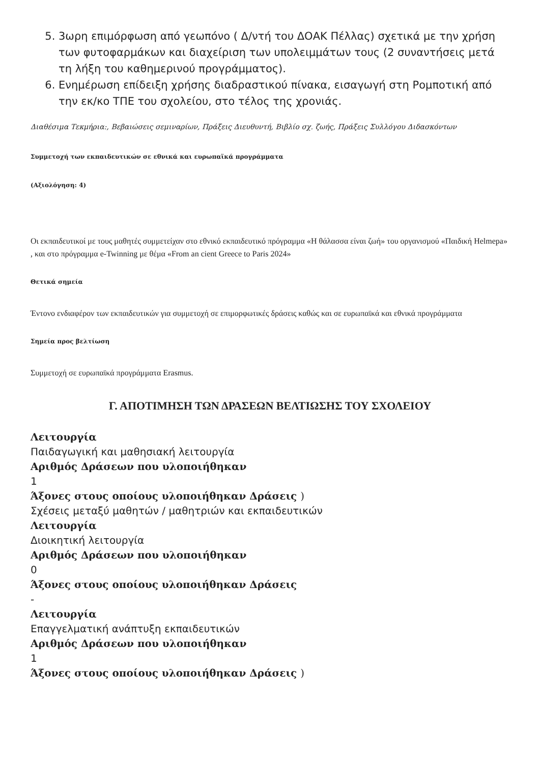5. 3ωρη επιμόρφωση από γεωπόνο ( Δ/ντή του ΔΟΑΚ Πέλλας) σχετικά με την χρήση των φυτοφαρμάκων και διαχείριση των υπολειμμάτων τους (2 συναντήσεις μετά τη λήξη του καθημερινού προγράμματος).
6. Ενημέρωση επίδειξη χρήσης διαδραστικού πίνακα, εισαγωγή στη Ρομποτική από την εκ/κο ΤΠΕ του σχολείου, στο τέλος της χρονιάς.
Διαθέσιμα Τεκμήρια:, Βεβαιώσεις σεμιναρίων, Πράξεις Διευθυντή, Βιβλίο σχ. ζωής, Πράξεις Συλλόγου Διδασκόντων
Συμμετοχή των εκπαιδευτικών σε εθνικά και ευρωπαϊκά προγράμματα
(Αξιολόγηση: 4)
Οι εκπαιδευτικοί με τους μαθητές συμμετείχαν στο εθνικό εκπαιδευτικό πρόγραμμα «Η θάλασσα είναι ζωή» του οργανισμού «Παιδική Helmepa» , και στο πρόγραμμα e-Twinning με θέμα «From an cient Greece to Paris 2024»
Θετικά σημεία
Έντονο ενδιαφέρον των εκπαιδευτικών για συμμετοχή σε επιμορφωτικές δράσεις καθώς και σε ευρωπαϊκά και εθνικά προγράμματα
Σημεία προς βελτίωση
Συμμετοχή σε ευρωπαϊκά προγράμματα Erasmus.
Γ. ΑΠΟΤΙΜΗΣΗ ΤΩΝ ΔΡΑΣΕΩΝ ΒΕΛΤΙΩΣΗΣ ΤΟΥ ΣΧΟΛΕΙΟΥ
Λειτουργία
Παιδαγωγική και μαθησιακή λειτουργία
Αριθμός Δράσεων που υλοποιήθηκαν
1
Άξονες στους οποίους υλοποιήθηκαν Δράσεις )
Σχέσεις μεταξύ μαθητών / μαθητριών και εκπαιδευτικών
Λειτουργία
Διοικητική λειτουργία
Αριθμός Δράσεων που υλοποιήθηκαν
0
Άξονες στους οποίους υλοποιήθηκαν Δράσεις
-
Λειτουργία
Επαγγελματική ανάπτυξη εκπαιδευτικών
Αριθμός Δράσεων που υλοποιήθηκαν
1
Άξονες στους οποίους υλοποιήθηκαν Δράσεις )